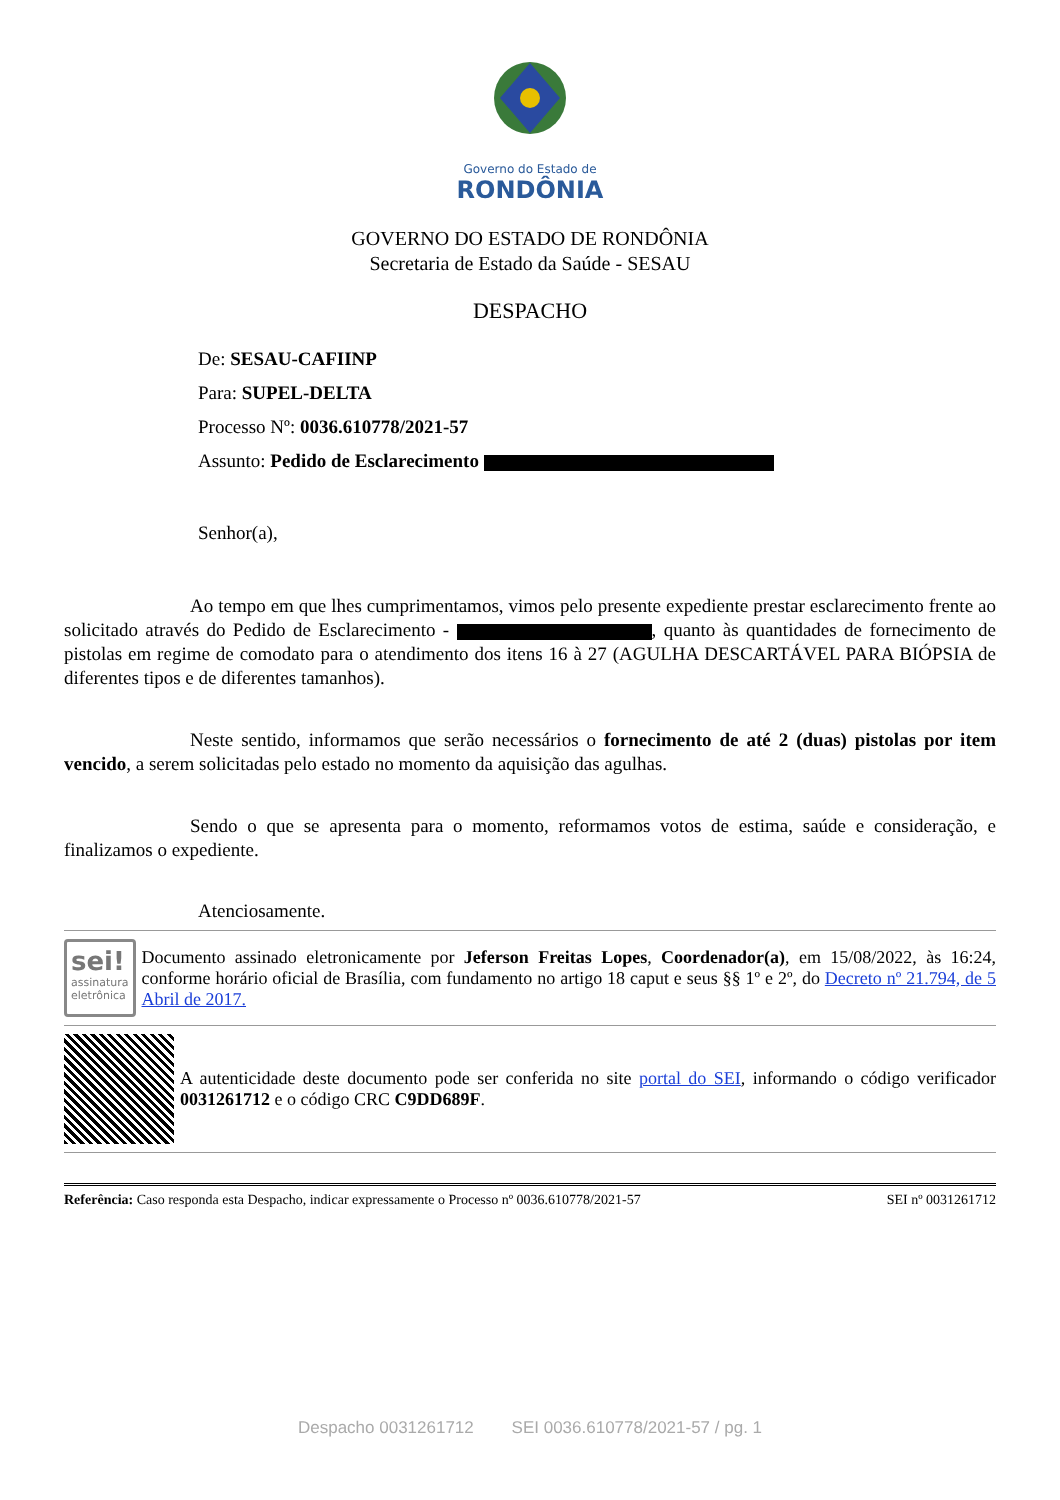Governo do Estado de
RONDÔNIA
GOVERNO DO ESTADO DE RONDÔNIA
Secretaria de Estado da Saúde - SESAU
DESPACHO
De: SESAU-CAFIINP
Para: SUPEL-DELTA
Processo Nº: 0036.610778/2021-57
Assunto: Pedido de Esclarecimento
Senhor(a),
Ao tempo em que lhes cumprimentamos, vimos pelo presente expediente prestar esclarecimento frente ao solicitado através do Pedido de Esclarecimento - , quanto às quantidades de fornecimento de pistolas em regime de comodato para o atendimento dos itens 16 à 27 (AGULHA DESCARTÁVEL PARA BIÓPSIA de diferentes tipos e de diferentes tamanhos).
Neste sentido, informamos que serão necessários o fornecimento de até 2 (duas) pistolas por item vencido, a serem solicitadas pelo estado no momento da aquisição das agulhas.
Sendo o que se apresenta para o momento, reformamos votos de estima, saúde e consideração, e finalizamos o expediente.
Atenciosamente.
sei!
assinatura eletrônica
Documento assinado eletronicamente por Jeferson Freitas Lopes, Coordenador(a), em 15/08/2022, às 16:24, conforme horário oficial de Brasília, com fundamento no artigo 18 caput e seus §§ 1º e 2º, do Decreto nº 21.794, de 5 Abril de 2017.
A autenticidade deste documento pode ser conferida no site portal do SEI, informando o código verificador 0031261712 e o código CRC C9DD689F.
Referência: Caso responda esta Despacho, indicar expressamente o Processo nº 0036.610778/2021-57 SEI nº 0031261712
Despacho 0031261712 SEI 0036.610778/2021-57 / pg. 1